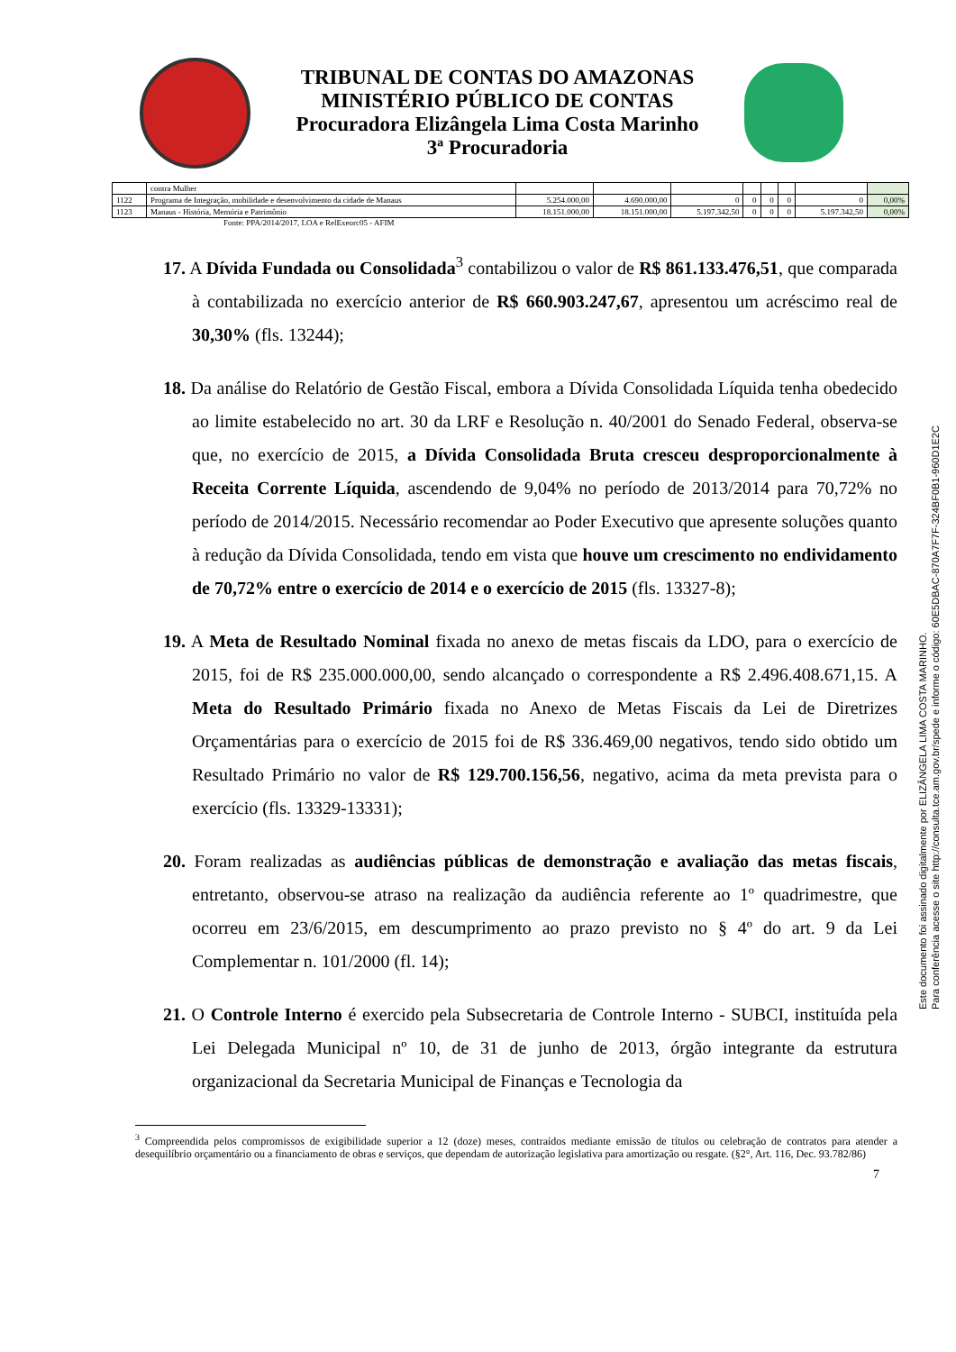TRIBUNAL DE CONTAS DO AMAZONAS
MINISTÉRIO PÚBLICO DE CONTAS
Procuradora Elizângela Lima Costa Marinho
3ª Procuradoria
| | contra Mulher | | | | | | | | |
| 1122 | Programa de Integração, mobilidade e desenvolvimento da cidade de Manaus | 5.254.000,00 | 4.690.000,00 | 0 | 0 | 0 | 0 | 0 | 0,00% |
| 1123 | Manaus - História, Memória e Patrimônio | 18.151.000,00 | 18.151.000,00 | 5.197.342,50 | 0 | 0 | 0 | 5.197.342,50 | 0,00% |
Fonte: PPA/2014/2017, LOA e RelExeorc05 - AFIM
17. A Dívida Fundada ou Consolidada<sup>3</sup> contabilizou o valor de R$ 861.133.476,51, que comparada à contabilizada no exercício anterior de R$ 660.903.247,67, apresentou um acréscimo real de 30,30% (fls. 13244);
18. Da análise do Relatório de Gestão Fiscal, embora a Dívida Consolidada Líquida tenha obedecido ao limite estabelecido no art. 30 da LRF e Resolução n. 40/2001 do Senado Federal, observa-se que, no exercício de 2015, a Dívida Consolidada Bruta cresceu desproporcionalmente à Receita Corrente Líquida, ascendendo de 9,04% no período de 2013/2014 para 70,72% no período de 2014/2015. Necessário recomendar ao Poder Executivo que apresente soluções quanto à redução da Dívida Consolidada, tendo em vista que houve um crescimento no endividamento de 70,72% entre o exercício de 2014 e o exercício de 2015 (fls. 13327-8);
19. A Meta de Resultado Nominal fixada no anexo de metas fiscais da LDO, para o exercício de 2015, foi de R$ 235.000.000,00, sendo alcançado o correspondente a R$ 2.496.408.671,15. A Meta do Resultado Primário fixada no Anexo de Metas Fiscais da Lei de Diretrizes Orçamentárias para o exercício de 2015 foi de R$ 336.469,00 negativos, tendo sido obtido um Resultado Primário no valor de R$ 129.700.156,56, negativo, acima da meta prevista para o exercício (fls. 13329-13331);
20. Foram realizadas as audiências públicas de demonstração e avaliação das metas fiscais, entretanto, observou-se atraso na realização da audiência referente ao 1º quadrimestre, que ocorreu em 23/6/2015, em descumprimento ao prazo previsto no § 4º do art. 9 da Lei Complementar n. 101/2000 (fl. 14);
21. O Controle Interno é exercido pela Subsecretaria de Controle Interno - SUBCI, instituída pela Lei Delegada Municipal nº 10, de 31 de junho de 2013, órgão integrante da estrutura organizacional da Secretaria Municipal de Finanças e Tecnologia da
<sup>3</sup> Compreendida pelos compromissos de exigibilidade superior a 12 (doze) meses, contraídos mediante emissão de títulos ou celebração de contratos para atender a desequilíbrio orçamentário ou a financiamento de obras e serviços, que dependam de autorização legislativa para amortização ou resgate. (§2°, Art. 116, Dec. 93.782/86)
7
Este documento foi assinado digitalmente por ELIZÂNGELA LIMA COSTA MARINHO.
Para conferência acesse o site http://consulta.tce.am.gov.br/spede e informe o código: 60E5DBAC-870A7F7F-324BF0B1-960D1E2C